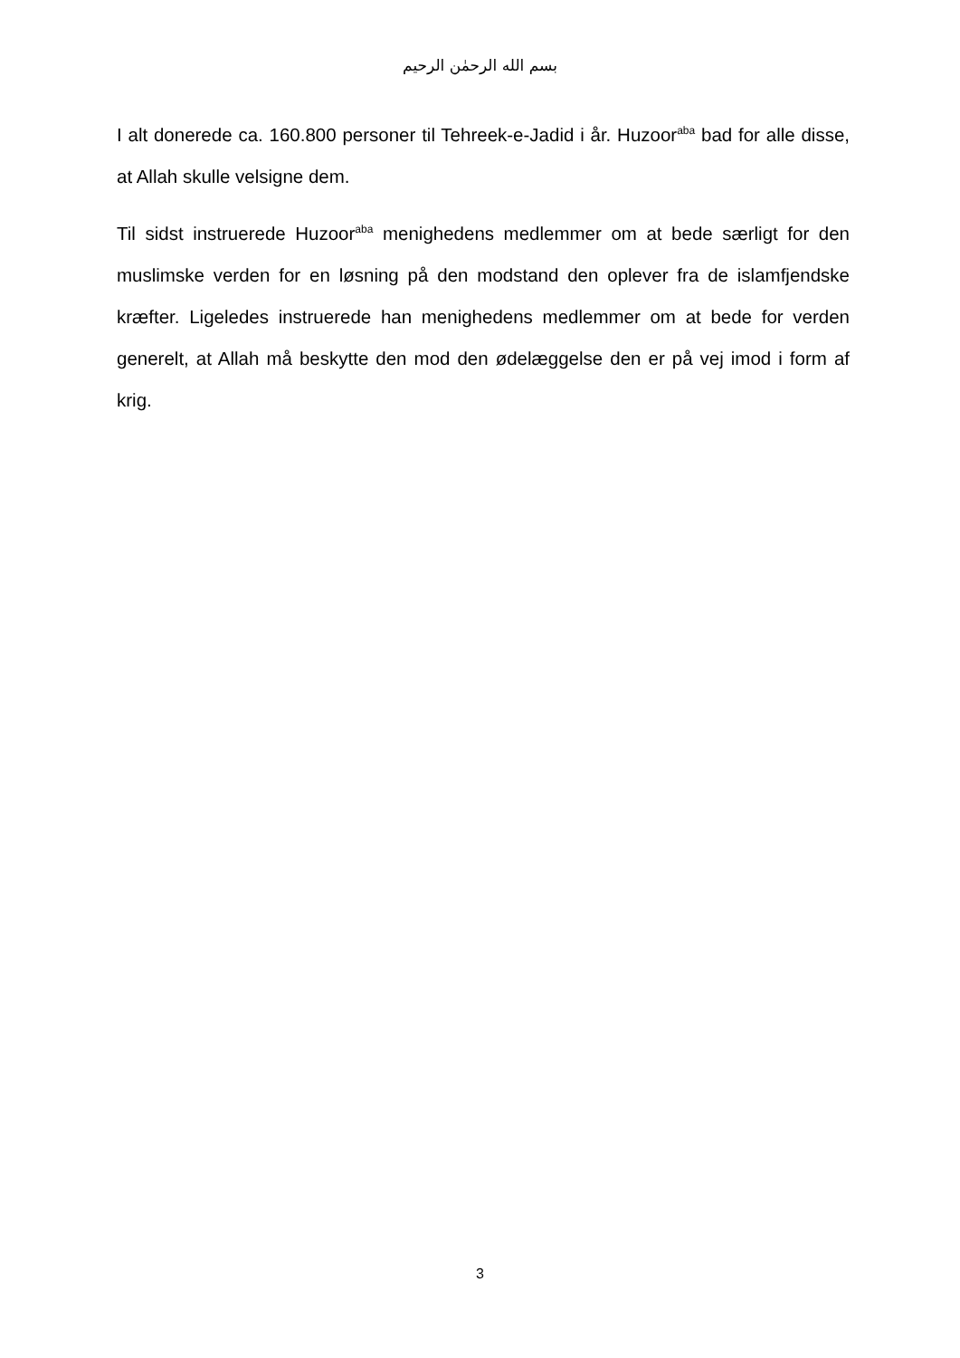بسم الله الرحمٰن الرحيم
I alt donerede ca. 160.800 personer til Tehreek-e-Jadid i år. Huzoor<sup>aba</sup> bad for alle disse, at Allah skulle velsigne dem.
Til sidst instruerede Huzoor<sup>aba</sup> menighedens medlemmer om at bede særligt for den muslimske verden for en løsning på den modstand den oplever fra de islamfjendske kræfter. Ligeledes instruerede han menighedens medlemmer om at bede for verden generelt, at Allah må beskytte den mod den ødelæggelse den er på vej imod i form af krig.
3